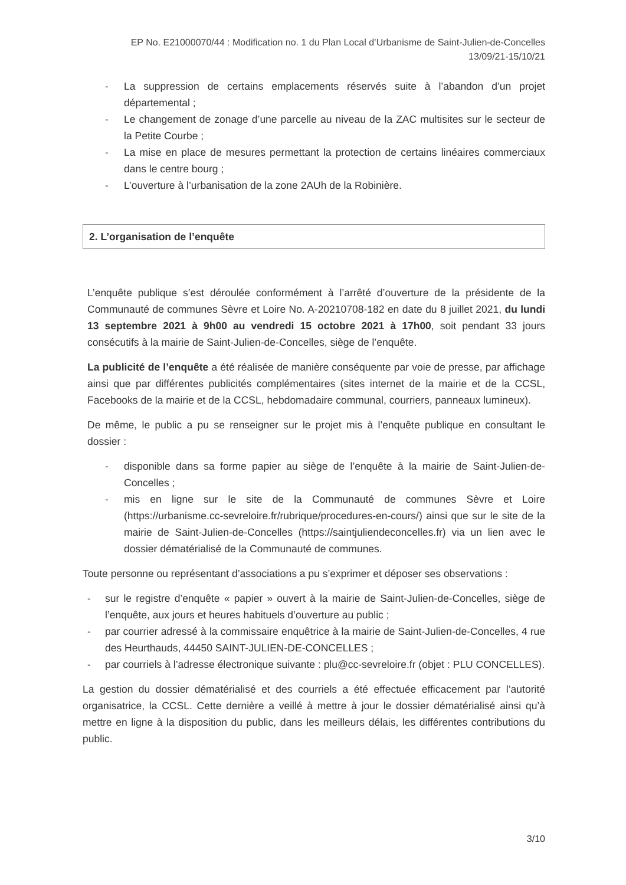EP No. E21000070/44 : Modification no. 1 du Plan Local d’Urbanisme de Saint-Julien-de-Concelles
13/09/21-15/10/21
- La suppression de certains emplacements réservés suite à l’abandon d’un projet départemental ;
- Le changement de zonage d’une parcelle au niveau de la ZAC multisites sur le secteur de la Petite Courbe ;
- La mise en place de mesures permettant la protection de certains linéaires commerciaux dans le centre bourg ;
- L’ouverture à l’urbanisation de la zone 2AUh de la Robinière.
2. L’organisation de l’enquête
L’enquête publique s’est déroulée conformément à l’arrêté d’ouverture de la présidente de la Communauté de communes Sèvre et Loire No. A-20210708-182 en date du 8 juillet 2021, du lundi 13 septembre 2021 à 9h00 au vendredi 15 octobre 2021 à 17h00, soit pendant 33 jours consécutifs à la mairie de Saint-Julien-de-Concelles, siège de l’enquête.
La publicité de l’enquête a été réalisée de manière conséquente par voie de presse, par affichage ainsi que par différentes publicités complémentaires (sites internet de la mairie et de la CCSL, Facebooks de la mairie et de la CCSL, hebdomadaire communal, courriers, panneaux lumineux).
De même, le public a pu se renseigner sur le projet mis à l’enquête publique en consultant le dossier :
- disponible dans sa forme papier au siège de l’enquête à la mairie de Saint-Julien-de-Concelles ;
- mis en ligne sur le site de la Communauté de communes Sèvre et Loire (https://urbanisme.cc-sevreloire.fr/rubrique/procedures-en-cours/) ainsi que sur le site de la mairie de Saint-Julien-de-Concelles (https://saintjuliendeconcelles.fr) via un lien avec le dossier dématérialisé de la Communauté de communes.
Toute personne ou représentant d’associations a pu s’exprimer et déposer ses observations :
- sur le registre d’enquête « papier » ouvert à la mairie de Saint-Julien-de-Concelles, siège de l’enquête, aux jours et heures habituels d’ouverture au public ;
- par courrier adressé à la commissaire enquêtrice à la mairie de Saint-Julien-de-Concelles, 4 rue des Heurthauds, 44450 SAINT-JULIEN-DE-CONCELLES ;
- par courriels à l’adresse électronique suivante : plu@cc-sevreloire.fr (objet : PLU CONCELLES).
La gestion du dossier dématérialisé et des courriels a été effectuée efficacement par l’autorité organisatrice, la CCSL. Cette dernière a veillé à mettre à jour le dossier dématérialisé ainsi qu’à mettre en ligne à la disposition du public, dans les meilleurs délais, les différentes contributions du public.
3/10